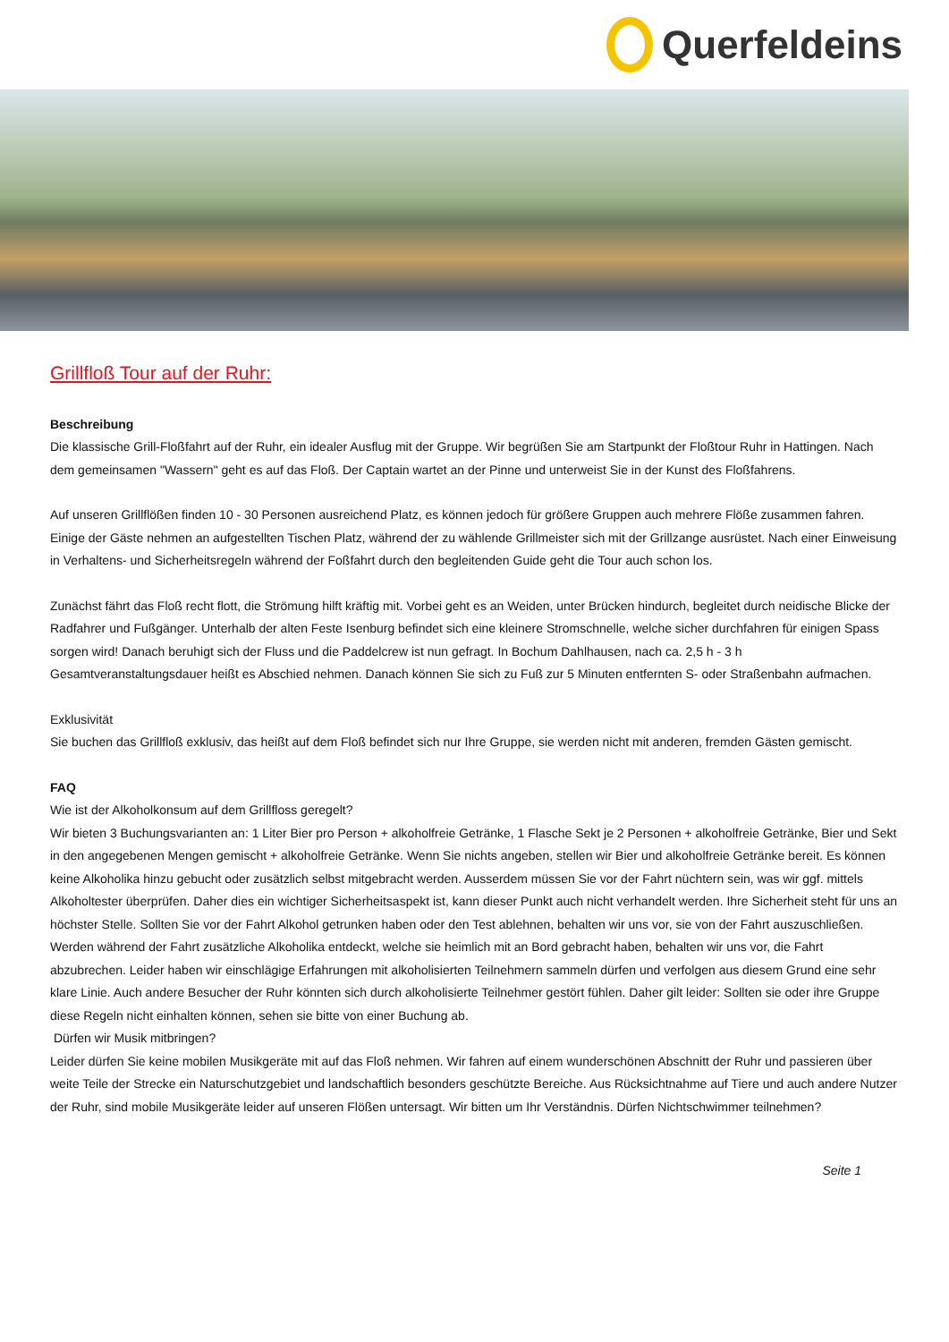Querfeldeins
Grillfloß Tour auf der Ruhr:
Beschreibung
Die klassische Grill-Floßfahrt auf der Ruhr, ein idealer Ausflug mit der Gruppe. Wir begrüßen Sie am Startpunkt der Floßtour Ruhr in Hattingen. Nach dem gemeinsamen "Wassern" geht es auf das Floß. Der Captain wartet an der Pinne und unterweist Sie in der Kunst des Floßfahrens.
Auf unseren Grillflößen finden 10 - 30 Personen ausreichend Platz, es können jedoch für größere Gruppen auch mehrere Flöße zusammen fahren. Einige der Gäste nehmen an aufgestellten Tischen Platz, während der zu wählende Grillmeister sich mit der Grillzange ausrüstet. Nach einer Einweisung in Verhaltens- und Sicherheitsregeln während der Foßfahrt durch den begleitenden Guide geht die Tour auch schon los.
Zunächst fährt das Floß recht flott, die Strömung hilft kräftig mit. Vorbei geht es an Weiden, unter Brücken hindurch, begleitet durch neidische Blicke der Radfahrer und Fußgänger. Unterhalb der alten Feste Isenburg befindet sich eine kleinere Stromschnelle, welche sicher durchfahren für einigen Spass sorgen wird! Danach beruhigt sich der Fluss und die Paddelcrew ist nun gefragt. In Bochum Dahlhausen, nach ca. 2,5 h - 3 h Gesamtveranstaltungsdauer heißt es Abschied nehmen. Danach können Sie sich zu Fuß zur 5 Minuten entfernten S- oder Straßenbahn aufmachen.
Exklusivität
Sie buchen das Grillfloß exklusiv, das heißt auf dem Floß befindet sich nur Ihre Gruppe, sie werden nicht mit anderen, fremden Gästen gemischt.
FAQ
Wie ist der Alkoholkonsum auf dem Grillfloss geregelt?
Wir bieten 3 Buchungsvarianten an: 1 Liter Bier pro Person + alkoholfreie Getränke, 1 Flasche Sekt je 2 Personen + alkoholfreie Getränke, Bier und Sekt in den angegebenen Mengen gemischt + alkoholfreie Getränke. Wenn Sie nichts angeben, stellen wir Bier und alkoholfreie Getränke bereit. Es können keine Alkoholika hinzu gebucht oder zusätzlich selbst mitgebracht werden. Ausserdem müssen Sie vor der Fahrt nüchtern sein, was wir ggf. mittels Alkoholtester überprüfen. Daher dies ein wichtiger Sicherheitsaspekt ist, kann dieser Punkt auch nicht verhandelt werden. Ihre Sicherheit steht für uns an höchster Stelle. Sollten Sie vor der Fahrt Alkohol getrunken haben oder den Test ablehnen, behalten wir uns vor, sie von der Fahrt auszuschließen. Werden während der Fahrt zusätzliche Alkoholika entdeckt, welche sie heimlich mit an Bord gebracht haben, behalten wir uns vor, die Fahrt abzubrechen. Leider haben wir einschlägige Erfahrungen mit alkoholisierten Teilnehmern sammeln dürfen und verfolgen aus diesem Grund eine sehr klare Linie. Auch andere Besucher der Ruhr könnten sich durch alkoholisierte Teilnehmer gestört fühlen. Daher gilt leider: Sollten sie oder ihre Gruppe diese Regeln nicht einhalten können, sehen sie bitte von einer Buchung ab.
Dürfen wir Musik mitbringen?
Leider dürfen Sie keine mobilen Musikgeräte mit auf das Floß nehmen. Wir fahren auf einem wunderschönen Abschnitt der Ruhr und passieren über weite Teile der Strecke ein Naturschutzgebiet und landschaftlich besonders geschützte Bereiche. Aus Rücksichtnahme auf Tiere und auch andere Nutzer der Ruhr, sind mobile Musikgeräte leider auf unseren Flößen untersagt. Wir bitten um Ihr Verständnis. Dürfen Nichtschwimmer teilnehmen?
Seite 1